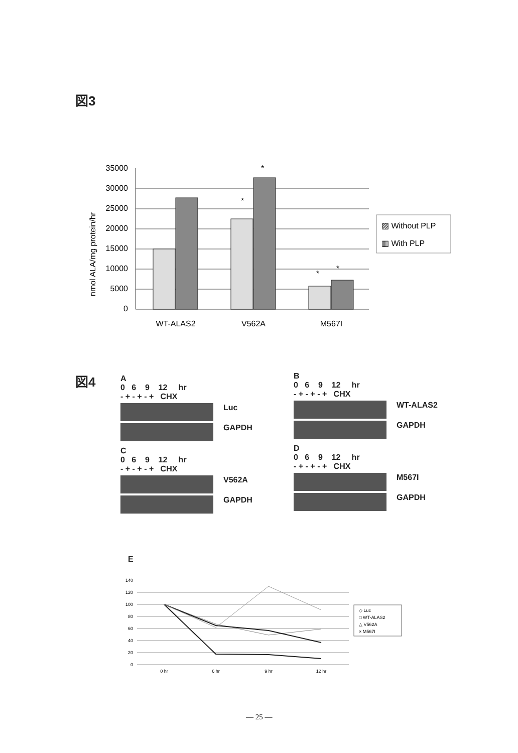図3
nmol ALA/mg protein/hr
35000
30000
25000
20000
15000
10000
5000
0
*
*
*
*
WT-ALAS2
V562A
M567I
▨ Without PLP
▥ With PLP
図4
A
0 6 9 12 hr
- + - + - + CHX
Luc
GAPDH
C
0 6 9 12 hr
- + - + - + CHX
V562A
GAPDH
B
0 6 9 12 hr
- + - + - + CHX
WT-ALAS2
GAPDH
D
0 6 9 12 hr
- + - + - + CHX
M567I
GAPDH
E
140
120
100
80
60
40
20
0
0 hr
6 hr
9 hr
12 hr
◇ Luc
□ WT-ALAS2
△ V562A
× M567I
— 25 —